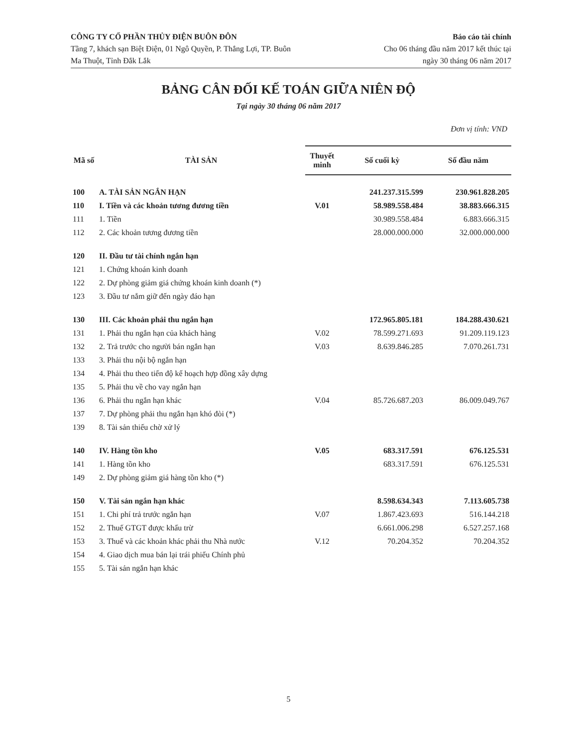CÔNG TY CỔ PHẦN THỦY ĐIỆN BUÔN ĐÔN
Tầng 7, khách sạn Biệt Điện, 01 Ngô Quyền, P. Thắng Lợi, TP. Buôn
Ma Thuột, Tỉnh Đắk Lắk
Báo cáo tài chính
Cho 06 tháng đầu năm 2017 kết thúc tại
ngày 30 tháng 06 năm 2017
BẢNG CÂN ĐỐI KẾ TOÁN GIỮA NIÊN ĐỘ
Tại ngày 30 tháng 06 năm 2017
Đơn vị tính: VND
| Mã số | TÀI SẢN | Thuyết minh | Số cuối kỳ | Số đầu năm |
| --- | --- | --- | --- | --- |
| 100 | A. TÀI SẢN NGẮN HẠN | | 241.237.315.599 | 230.961.828.205 |
| 110 | I. Tiền và các khoản tương đương tiền | V.01 | 58.989.558.484 | 38.883.666.315 |
| 111 | 1. Tiền | | 30.989.558.484 | 6.883.666.315 |
| 112 | 2. Các khoản tương đương tiền | | 28.000.000.000 | 32.000.000.000 |
| 120 | II. Đầu tư tài chính ngắn hạn | | | |
| 121 | 1. Chứng khoán kinh doanh | | | |
| 122 | 2. Dự phòng giảm giá chứng khoán kinh doanh (*) | | | |
| 123 | 3. Đầu tư nắm giữ đến ngày đáo hạn | | | |
| 130 | III. Các khoản phải thu ngắn hạn | | 172.965.805.181 | 184.288.430.621 |
| 131 | 1. Phải thu ngắn hạn của khách hàng | V.02 | 78.599.271.693 | 91.209.119.123 |
| 132 | 2. Trả trước cho người bán ngắn hạn | V.03 | 8.639.846.285 | 7.070.261.731 |
| 133 | 3. Phải thu nội bộ ngắn hạn | | | |
| 134 | 4. Phải thu theo tiến độ kế hoạch hợp đồng xây dựng | | | |
| 135 | 5. Phải thu về cho vay ngắn hạn | | | |
| 136 | 6. Phải thu ngắn hạn khác | V.04 | 85.726.687.203 | 86.009.049.767 |
| 137 | 7. Dự phòng phải thu ngắn hạn khó đòi (*) | | | |
| 139 | 8. Tài sản thiếu chờ xử lý | | | |
| 140 | IV. Hàng tồn kho | V.05 | 683.317.591 | 676.125.531 |
| 141 | 1. Hàng tồn kho | | 683.317.591 | 676.125.531 |
| 149 | 2. Dự phòng giảm giá hàng tồn kho (*) | | | |
| 150 | V. Tài sản ngắn hạn khác | | 8.598.634.343 | 7.113.605.738 |
| 151 | 1. Chi phí trả trước ngắn hạn | V.07 | 1.867.423.693 | 516.144.218 |
| 152 | 2. Thuế GTGT được khấu trừ | | 6.661.006.298 | 6.527.257.168 |
| 153 | 3. Thuế và các khoản khác phải thu Nhà nước | V.12 | 70.204.352 | 70.204.352 |
| 154 | 4. Giao dịch mua bán lại trái phiếu Chính phủ | | | |
| 155 | 5. Tài sản ngắn hạn khác | | | |
5